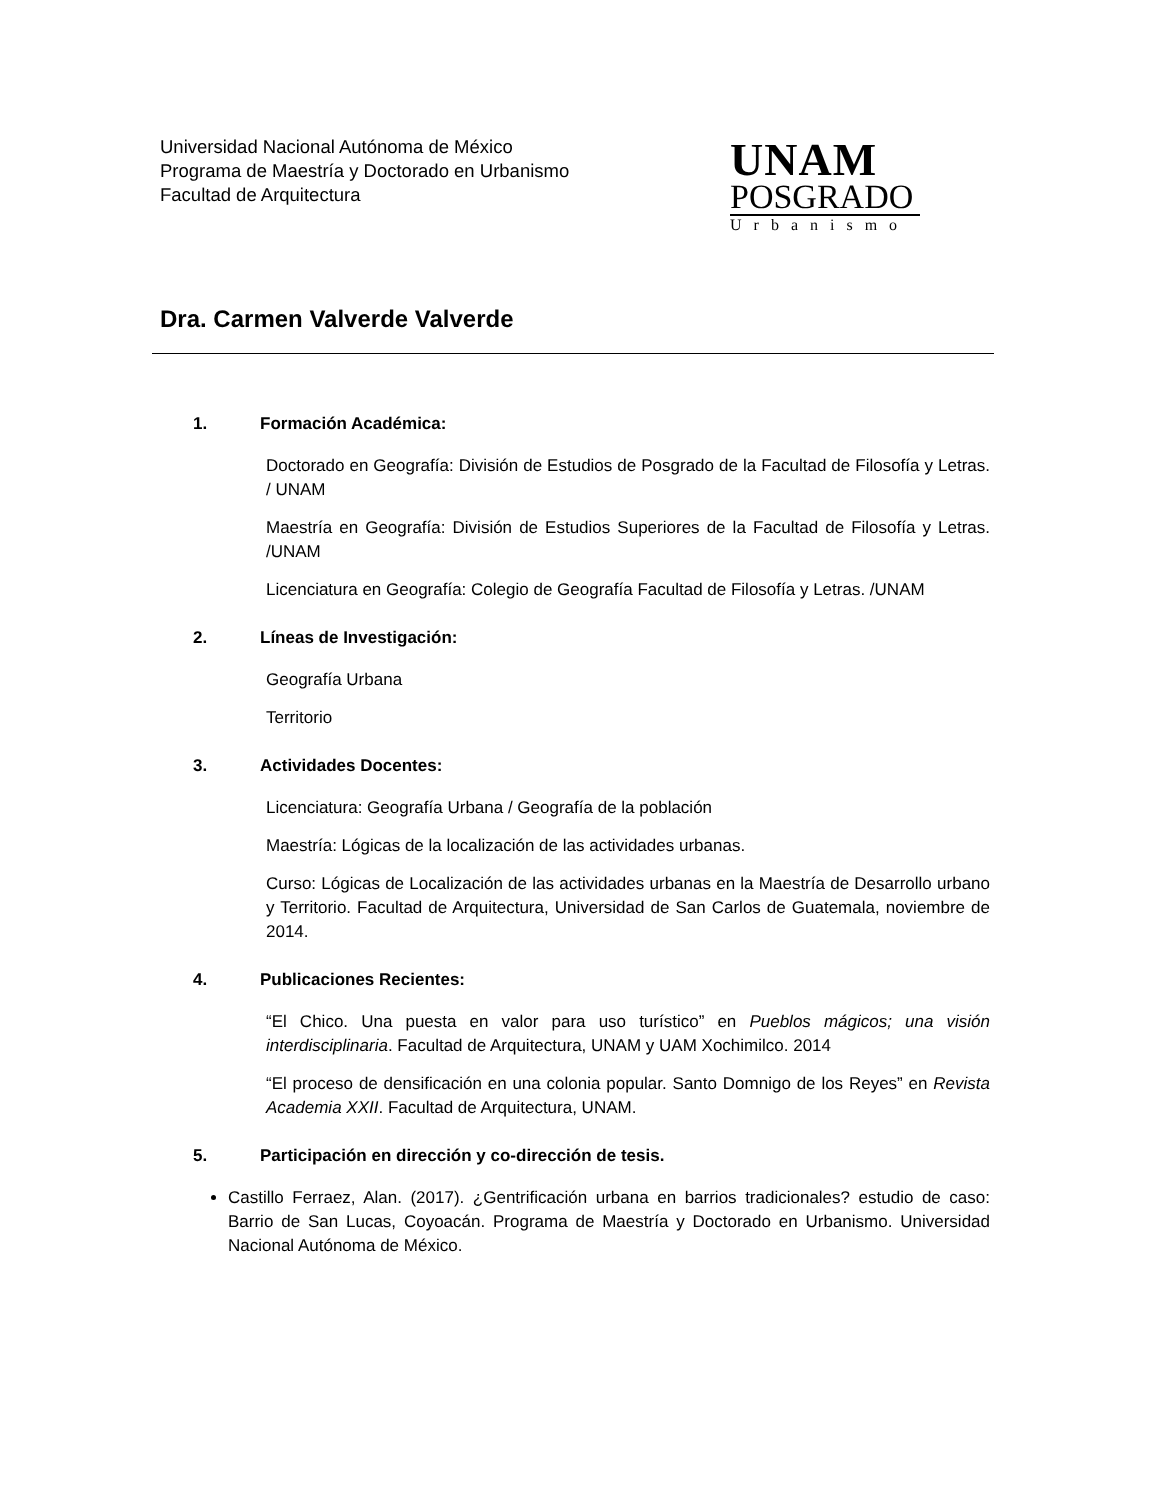Universidad Nacional Autónoma de México
Programa de Maestría y Doctorado en Urbanismo
Facultad de Arquitectura
UNAM
POSGRADO
Urbanismo
Dra. Carmen Valverde Valverde
1. Formación Académica:
Doctorado en Geografía: División de Estudios de Posgrado de la Facultad de Filosofía y Letras. / UNAM
Maestría en Geografía: División de Estudios Superiores de la Facultad de Filosofía y Letras. /UNAM
Licenciatura en Geografía: Colegio de Geografía Facultad de Filosofía y Letras. /UNAM
2. Líneas de Investigación:
Geografía Urbana
Territorio
3. Actividades Docentes:
Licenciatura: Geografía Urbana / Geografía de la población
Maestría: Lógicas de la localización de las actividades urbanas.
Curso: Lógicas de Localización de las actividades urbanas en la Maestría de Desarrollo urbano y Territorio. Facultad de Arquitectura, Universidad de San Carlos de Guatemala, noviembre de 2014.
4. Publicaciones Recientes:
“El Chico. Una puesta en valor para uso turístico” en Pueblos mágicos; una visión interdisciplinaria. Facultad de Arquitectura, UNAM y UAM Xochimilco. 2014
“El proceso de densificación en una colonia popular. Santo Domnigo de los Reyes” en Revista Academia XXII. Facultad de Arquitectura, UNAM.
5. Participación en dirección y co-dirección de tesis.
Castillo Ferraez, Alan. (2017). ¿Gentrificación urbana en barrios tradicionales? estudio de caso: Barrio de San Lucas, Coyoacán. Programa de Maestría y Doctorado en Urbanismo. Universidad Nacional Autónoma de México.